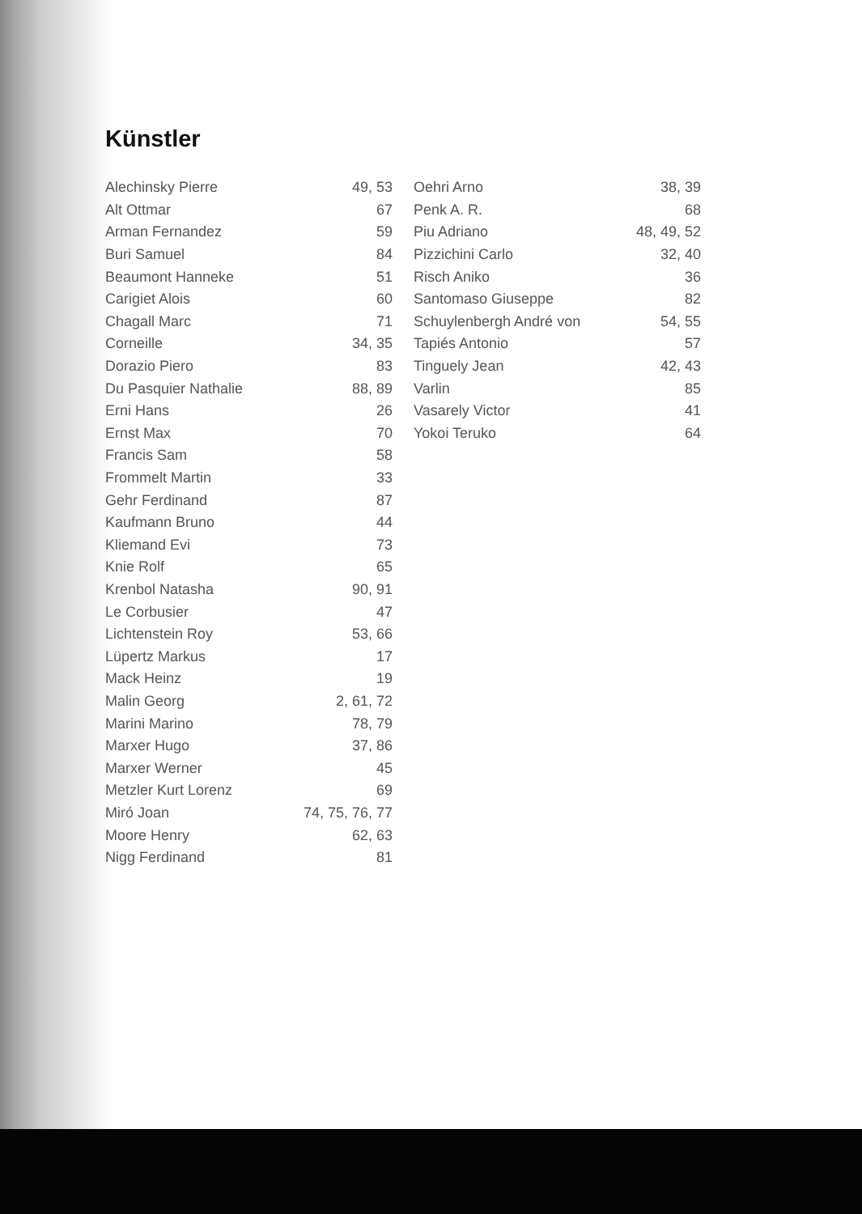Künstler
| Alechinsky Pierre | 49, 53 |
| Alt Ottmar | 67 |
| Arman Fernandez | 59 |
| Buri Samuel | 84 |
| Beaumont Hanneke | 51 |
| Carigiet Alois | 60 |
| Chagall Marc | 71 |
| Corneille | 34, 35 |
| Dorazio Piero | 83 |
| Du Pasquier Nathalie | 88, 89 |
| Erni Hans | 26 |
| Ernst Max | 70 |
| Francis Sam | 58 |
| Frommelt Martin | 33 |
| Gehr Ferdinand | 87 |
| Kaufmann Bruno | 44 |
| Kliemand Evi | 73 |
| Knie Rolf | 65 |
| Krenbol Natasha | 90, 91 |
| Le Corbusier | 47 |
| Lichtenstein Roy | 53, 66 |
| Lüpertz Markus | 17 |
| Mack Heinz | 19 |
| Malin Georg | 2, 61, 72 |
| Marini Marino | 78, 79 |
| Marxer Hugo | 37, 86 |
| Marxer Werner | 45 |
| Metzler Kurt Lorenz | 69 |
| Miró Joan | 74, 75, 76, 77 |
| Moore Henry | 62, 63 |
| Nigg Ferdinand | 81 |
| Oehri Arno | 38, 39 |
| Penk A. R. | 68 |
| Piu Adriano | 48, 49, 52 |
| Pizzichini Carlo | 32, 40 |
| Risch Aniko | 36 |
| Santomaso Giuseppe | 82 |
| Schuylenbergh André von | 54, 55 |
| Tapiés Antonio | 57 |
| Tinguely Jean | 42, 43 |
| Varlin | 85 |
| Vasarely Victor | 41 |
| Yokoi Teruko | 64 |